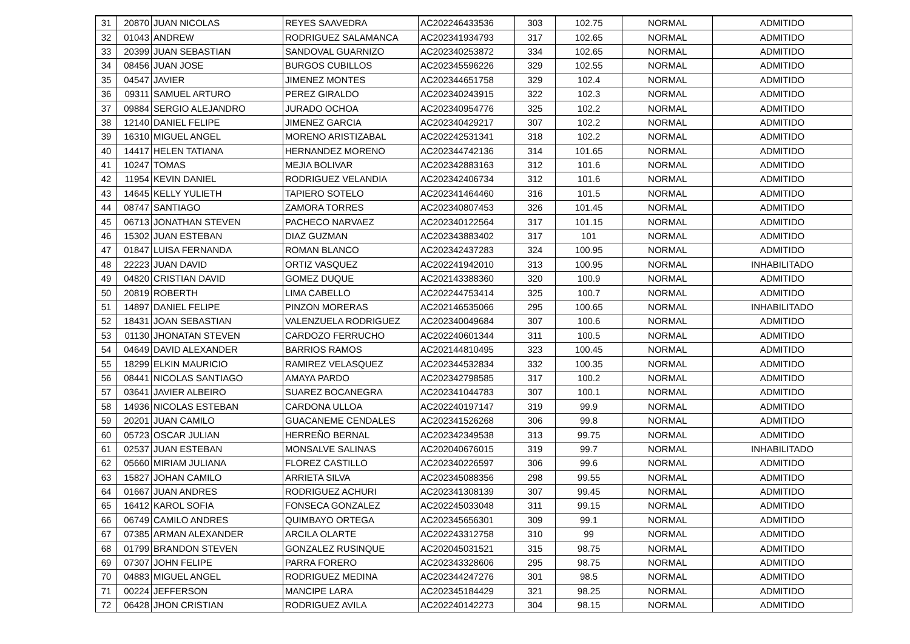| 31 | 20870 | JUAN NICOLAS | REYES SAAVEDRA | AC202246433536 | 303 | 102.75 | NORMAL | ADMITIDO |
| 32 | 01043 | ANDREW | RODRIGUEZ SALAMANCA | AC202341934793 | 317 | 102.65 | NORMAL | ADMITIDO |
| 33 | 20399 | JUAN SEBASTIAN | SANDOVAL GUARNIZO | AC202340253872 | 334 | 102.65 | NORMAL | ADMITIDO |
| 34 | 08456 | JUAN JOSE | BURGOS CUBILLOS | AC202345596226 | 329 | 102.55 | NORMAL | ADMITIDO |
| 35 | 04547 | JAVIER | JIMENEZ MONTES | AC202344651758 | 329 | 102.4 | NORMAL | ADMITIDO |
| 36 | 09311 | SAMUEL ARTURO | PEREZ GIRALDO | AC202340243915 | 322 | 102.3 | NORMAL | ADMITIDO |
| 37 | 09884 | SERGIO ALEJANDRO | JURADO OCHOA | AC202340954776 | 325 | 102.2 | NORMAL | ADMITIDO |
| 38 | 12140 | DANIEL FELIPE | JIMENEZ GARCIA | AC202340429217 | 307 | 102.2 | NORMAL | ADMITIDO |
| 39 | 16310 | MIGUEL ANGEL | MORENO ARISTIZABAL | AC202242531341 | 318 | 102.2 | NORMAL | ADMITIDO |
| 40 | 14417 | HELEN TATIANA | HERNANDEZ MORENO | AC202344742136 | 314 | 101.65 | NORMAL | ADMITIDO |
| 41 | 10247 | TOMAS | MEJIA BOLIVAR | AC202342883163 | 312 | 101.6 | NORMAL | ADMITIDO |
| 42 | 11954 | KEVIN DANIEL | RODRIGUEZ VELANDIA | AC202342406734 | 312 | 101.6 | NORMAL | ADMITIDO |
| 43 | 14645 | KELLY YULIETH | TAPIERO SOTELO | AC202341464460 | 316 | 101.5 | NORMAL | ADMITIDO |
| 44 | 08747 | SANTIAGO | ZAMORA TORRES | AC202340807453 | 326 | 101.45 | NORMAL | ADMITIDO |
| 45 | 06713 | JONATHAN STEVEN | PACHECO NARVAEZ | AC202340122564 | 317 | 101.15 | NORMAL | ADMITIDO |
| 46 | 15302 | JUAN ESTEBAN | DIAZ GUZMAN | AC202343883402 | 317 | 101 | NORMAL | ADMITIDO |
| 47 | 01847 | LUISA FERNANDA | ROMAN BLANCO | AC202342437283 | 324 | 100.95 | NORMAL | ADMITIDO |
| 48 | 22223 | JUAN DAVID | ORTIZ VASQUEZ | AC202241942010 | 313 | 100.95 | NORMAL | INHABILITADO |
| 49 | 04820 | CRISTIAN DAVID | GOMEZ DUQUE | AC202143388360 | 320 | 100.9 | NORMAL | ADMITIDO |
| 50 | 20819 | ROBERTH | LIMA CABELLO | AC202244753414 | 325 | 100.7 | NORMAL | ADMITIDO |
| 51 | 14897 | DANIEL FELIPE | PINZON MORERAS | AC202146535066 | 295 | 100.65 | NORMAL | INHABILITADO |
| 52 | 18431 | JOAN SEBASTIAN | VALENZUELA RODRIGUEZ | AC202340049684 | 307 | 100.6 | NORMAL | ADMITIDO |
| 53 | 01130 | JHONATAN STEVEN | CARDOZO FERRUCHO | AC202240601344 | 311 | 100.5 | NORMAL | ADMITIDO |
| 54 | 04649 | DAVID ALEXANDER | BARRIOS RAMOS | AC202144810495 | 323 | 100.45 | NORMAL | ADMITIDO |
| 55 | 18299 | ELKIN MAURICIO | RAMIREZ VELASQUEZ | AC202344532834 | 332 | 100.35 | NORMAL | ADMITIDO |
| 56 | 08441 | NICOLAS SANTIAGO | AMAYA PARDO | AC202342798585 | 317 | 100.2 | NORMAL | ADMITIDO |
| 57 | 03641 | JAVIER ALBEIRO | SUAREZ BOCANEGRA | AC202341044783 | 307 | 100.1 | NORMAL | ADMITIDO |
| 58 | 14936 | NICOLAS ESTEBAN | CARDONA ULLOA | AC202240197147 | 319 | 99.9 | NORMAL | ADMITIDO |
| 59 | 20201 | JUAN CAMILO | GUACANEME CENDALES | AC202341526268 | 306 | 99.8 | NORMAL | ADMITIDO |
| 60 | 05723 | OSCAR JULIAN | HERREÑO BERNAL | AC202342349538 | 313 | 99.75 | NORMAL | ADMITIDO |
| 61 | 02537 | JUAN ESTEBAN | MONSALVE SALINAS | AC202040676015 | 319 | 99.7 | NORMAL | INHABILITADO |
| 62 | 05660 | MIRIAM JULIANA | FLOREZ CASTILLO | AC202340226597 | 306 | 99.6 | NORMAL | ADMITIDO |
| 63 | 15827 | JOHAN CAMILO | ARRIETA SILVA | AC202345088356 | 298 | 99.55 | NORMAL | ADMITIDO |
| 64 | 01667 | JUAN ANDRES | RODRIGUEZ ACHURI | AC202341308139 | 307 | 99.45 | NORMAL | ADMITIDO |
| 65 | 16412 | KAROL SOFIA | FONSECA GONZALEZ | AC202245033048 | 311 | 99.15 | NORMAL | ADMITIDO |
| 66 | 06749 | CAMILO ANDRES | QUIMBAYO ORTEGA | AC202345656301 | 309 | 99.1 | NORMAL | ADMITIDO |
| 67 | 07385 | ARMAN ALEXANDER | ARCILA OLARTE | AC202243312758 | 310 | 99 | NORMAL | ADMITIDO |
| 68 | 01799 | BRANDON STEVEN | GONZALEZ RUSINQUE | AC202045031521 | 315 | 98.75 | NORMAL | ADMITIDO |
| 69 | 07307 | JOHN FELIPE | PARRA FORERO | AC202343328606 | 295 | 98.75 | NORMAL | ADMITIDO |
| 70 | 04883 | MIGUEL ANGEL | RODRIGUEZ MEDINA | AC202344247276 | 301 | 98.5 | NORMAL | ADMITIDO |
| 71 | 00224 | JEFFERSON | MANCIPE LARA | AC202345184429 | 321 | 98.25 | NORMAL | ADMITIDO |
| 72 | 06428 | JHON CRISTIAN | RODRIGUEZ AVILA | AC202240142273 | 304 | 98.15 | NORMAL | ADMITIDO |